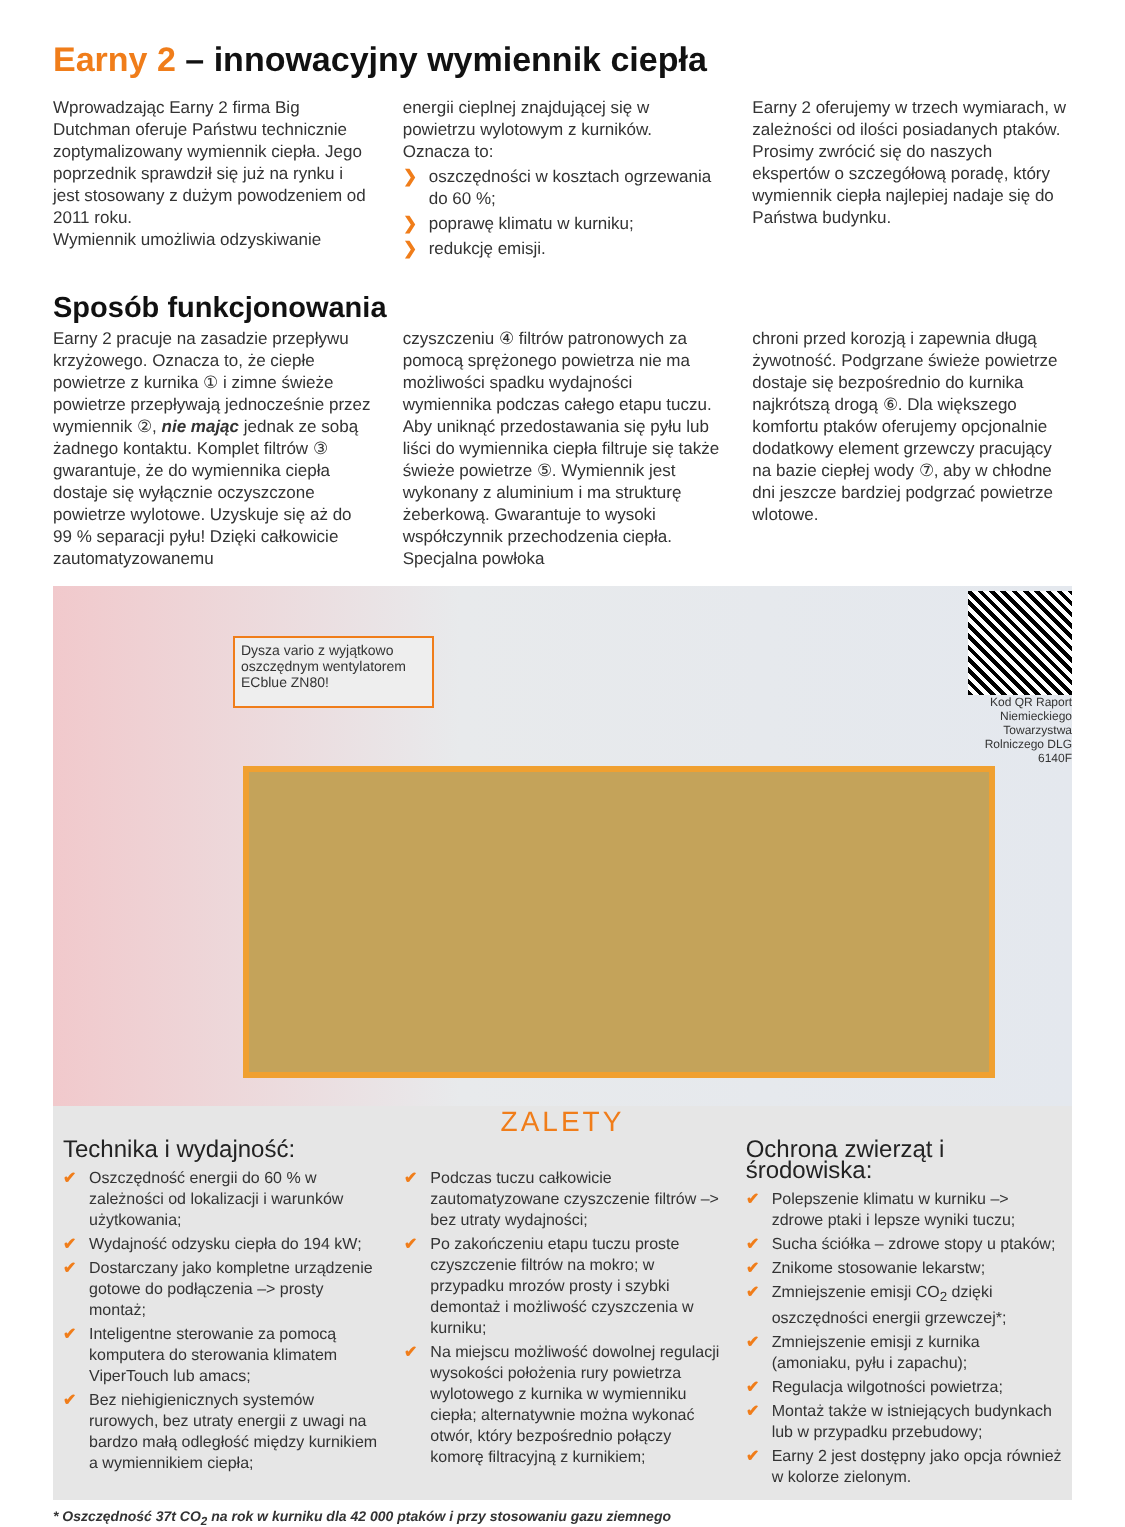Earny 2 – innowacyjny wymiennik ciepła
Wprowadzając Earny 2 firma Big Dutchman oferuje Państwu technicznie zoptymalizowany wymiennik ciepła. Jego poprzednik sprawdził się już na rynku i jest stosowany z dużym powodzeniem od 2011 roku.
Wymiennik umożliwia odzyskiwanie
energii cieplnej znajdującej się w powietrzu wylotowym z kurników. Oznacza to:
❯ oszczędności w kosztach ogrzewania do 60 %;
❯ poprawę klimatu w kurniku;
❯ redukcję emisji.
Earny 2 oferujemy w trzech wymiarach, w zależności od ilości posiadanych ptaków. Prosimy zwrócić się do naszych ekspertów o szczegółową poradę, który wymiennik ciepła najlepiej nadaje się do Państwa budynku.
Sposób funkcjonowania
Earny 2 pracuje na zasadzie przepływu krzyżowego. Oznacza to, że ciepłe powietrze z kurnika ① i zimne świeże powietrze przepływają jednocześnie przez wymiennik ②, nie mając jednak ze sobą żadnego kontaktu. Komplet filtrów ③ gwarantuje, że do wymiennika ciepła dostaje się wyłącznie oczyszczone powietrze wylotowe. Uzyskuje się aż do 99 % separacji pyłu! Dzięki całkowicie zautomatyzowanemu
czyszczeniu ④ filtrów patronowych za pomocą sprężonego powietrza nie ma możliwości spadku wydajności wymiennika podczas całego etapu tuczu. Aby uniknąć przedostawania się pyłu lub liści do wymiennika ciepła filtruje się także świeże powietrze ⑤. Wymiennik jest wykonany z aluminium i ma strukturę żeberkową. Gwarantuje to wysoki współczynnik przechodzenia ciepła. Specjalna powłoka
chroni przed korozją i zapewnia długą żywotność. Podgrzane świeże powietrze dostaje się bezpośrednio do kurnika najkrótszą drogą ⑥. Dla większego komfortu ptaków oferujemy opcjonalnie dodatkowy element grzewczy pracujący na bazie ciepłej wody ⑦, aby w chłodne dni jeszcze bardziej podgrzać powietrze wlotowe.
Dysza vario z wyjątkowo oszczędnym wentylatorem ECblue ZN80!
Kod QR Raport Niemieckiego Towarzystwa Rolniczego DLG 6140F
ZALETY
Technika i wydajność:
✔ Oszczędność energii do 60 % w zależności od lokalizacji i warunków użytkowania;
✔ Wydajność odzysku ciepła do 194 kW;
✔ Dostarczany jako kompletne urządzenie gotowe do podłączenia –> prosty montaż;
✔ Inteligentne sterowanie za pomocą komputera do sterowania klimatem ViperTouch lub amacs;
✔ Bez niehigienicznych systemów rurowych, bez utraty energii z uwagi na bardzo małą odległość między kurnikiem a wymiennikiem ciepła;
✔ Podczas tuczu całkowicie zautomatyzowane czyszczenie filtrów –> bez utraty wydajności;
✔ Po zakończeniu etapu tuczu proste czyszczenie filtrów na mokro; w przypadku mrozów prosty i szybki demontaż i możliwość czyszczenia w kurniku;
✔ Na miejscu możliwość dowolnej regulacji wysokości położenia rury powietrza wylotowego z kurnika w wymienniku ciepła; alternatywnie można wykonać otwór, który bezpośrednio połączy komorę filtracyjną z kurnikiem;
Ochrona zwierząt i środowiska:
✔ Polepszenie klimatu w kurniku –> zdrowe ptaki i lepsze wyniki tuczu;
✔ Sucha ściółka – zdrowe stopy u ptaków;
✔ Znikome stosowanie lekarstw;
✔ Zmniejszenie emisji CO<sub>2</sub> dzięki oszczędności energii grzewczej*;
✔ Zmniejszenie emisji z kurnika (amoniaku, pyłu i zapachu);
✔ Regulacja wilgotności powietrza;
✔ Montaż także w istniejących budynkach lub w przypadku przebudowy;
✔ Earny 2 jest dostępny jako opcja również w kolorze zielonym.
* Oszczędność 37t CO<sub>2</sub> na rok w kurniku dla 42 000 ptaków i przy stosowaniu gazu ziemnego